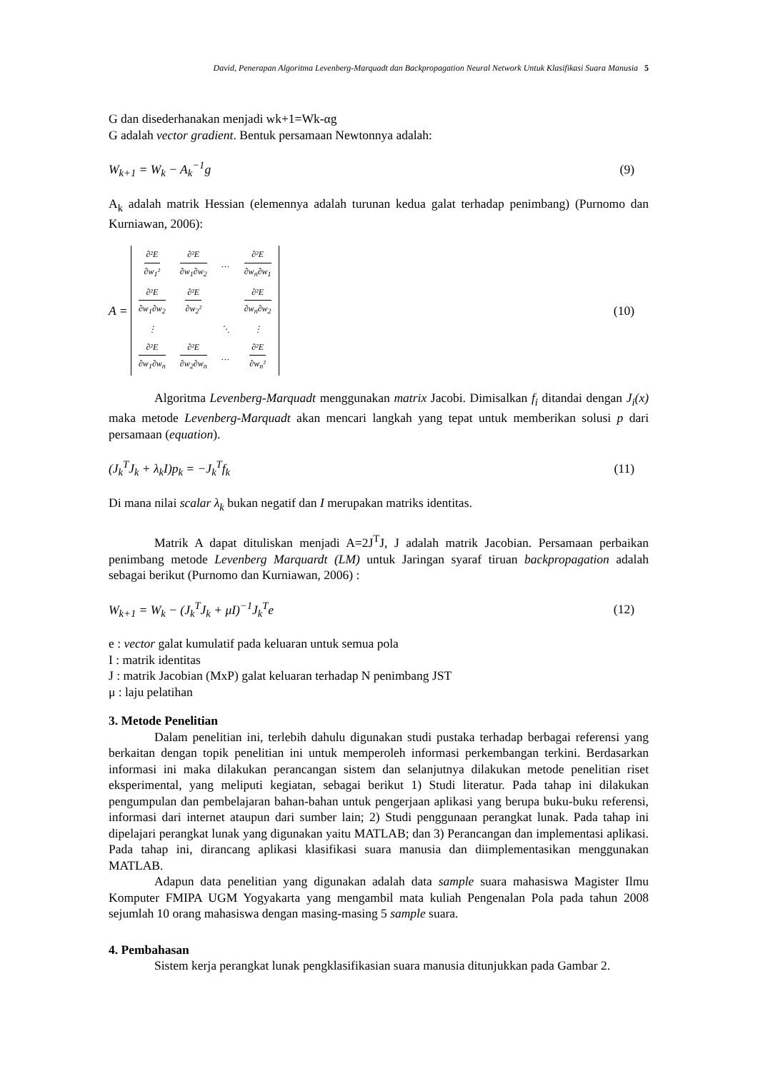David, Penerapan Algoritma Levenberg-Marquadt dan Backpropagation Neural Network Untuk Klasifikasi Suara Manusia 5
G dan disederhanakan menjadi wk+1=Wk-αg
G adalah vector gradient. Bentuk persamaan Newtonnya adalah:
W<sub>k+1</sub> = W<sub>k</sub> − A<sub>k</sub><sup>−1</sup>g (9)
A<sub>k</sub> adalah matrik Hessian (elemennya adalah turunan kedua galat terhadap penimbang) (Purnomo dan Kurniawan, 2006):
A =
| ∂²E ∂w<sub>1</sub>² | ∂²E ∂w<sub>1</sub>∂w<sub>2</sub> | … | ∂²E ∂w<sub>n</sub>∂w<sub>1</sub> |
| ∂²E ∂w<sub>1</sub>∂w<sub>2</sub> | ∂²E ∂w<sub>2</sub>² | | ∂²E ∂w<sub>n</sub>∂w<sub>2</sub> |
| ⋮ | | ⋱ | ⋮ |
| ∂²E ∂w<sub>1</sub>∂w<sub>n</sub> | ∂²E ∂w<sub>2</sub>∂w<sub>n</sub> | … | ∂²E ∂w<sub>n</sub>² |
(10)
Algoritma Levenberg-Marquadt menggunakan matrix Jacobi. Dimisalkan f<sub>i</sub> ditandai dengan J<sub>i</sub>(x) maka metode Levenberg-Marquadt akan mencari langkah yang tepat untuk memberikan solusi p dari persamaan (equation).
(J<sub>k</sub><sup>T</sup>J<sub>k</sub> + λ<sub>k</sub>I)p<sub>k</sub> = −J<sub>k</sub><sup>T</sup>f<sub>k</sub> (11)
Di mana nilai scalar λ<sub>k</sub> bukan negatif dan I merupakan matriks identitas.
Matrik A dapat dituliskan menjadi A=2J<sup>T</sup>J, J adalah matrik Jacobian. Persamaan perbaikan penimbang metode Levenberg Marquardt (LM) untuk Jaringan syaraf tiruan backpropagation adalah sebagai berikut (Purnomo dan Kurniawan, 2006) :
W<sub>k+1</sub> = W<sub>k</sub> − (J<sub>k</sub><sup>T</sup>J<sub>k</sub> + μI)<sup>−1</sup>J<sub>k</sub><sup>T</sup>e (12)
e : vector galat kumulatif pada keluaran untuk semua pola
I : matrik identitas
J : matrik Jacobian (MxP) galat keluaran terhadap N penimbang JST
μ : laju pelatihan
3. Metode Penelitian
Dalam penelitian ini, terlebih dahulu digunakan studi pustaka terhadap berbagai referensi yang berkaitan dengan topik penelitian ini untuk memperoleh informasi perkembangan terkini. Berdasarkan informasi ini maka dilakukan perancangan sistem dan selanjutnya dilakukan metode penelitian riset eksperimental, yang meliputi kegiatan, sebagai berikut 1) Studi literatur. Pada tahap ini dilakukan pengumpulan dan pembelajaran bahan-bahan untuk pengerjaan aplikasi yang berupa buku-buku referensi, informasi dari internet ataupun dari sumber lain; 2) Studi penggunaan perangkat lunak. Pada tahap ini dipelajari perangkat lunak yang digunakan yaitu MATLAB; dan 3) Perancangan dan implementasi aplikasi. Pada tahap ini, dirancang aplikasi klasifikasi suara manusia dan diimplementasikan menggunakan MATLAB.
Adapun data penelitian yang digunakan adalah data sample suara mahasiswa Magister Ilmu Komputer FMIPA UGM Yogyakarta yang mengambil mata kuliah Pengenalan Pola pada tahun 2008 sejumlah 10 orang mahasiswa dengan masing-masing 5 sample suara.
4. Pembahasan
Sistem kerja perangkat lunak pengklasifikasian suara manusia ditunjukkan pada Gambar 2.